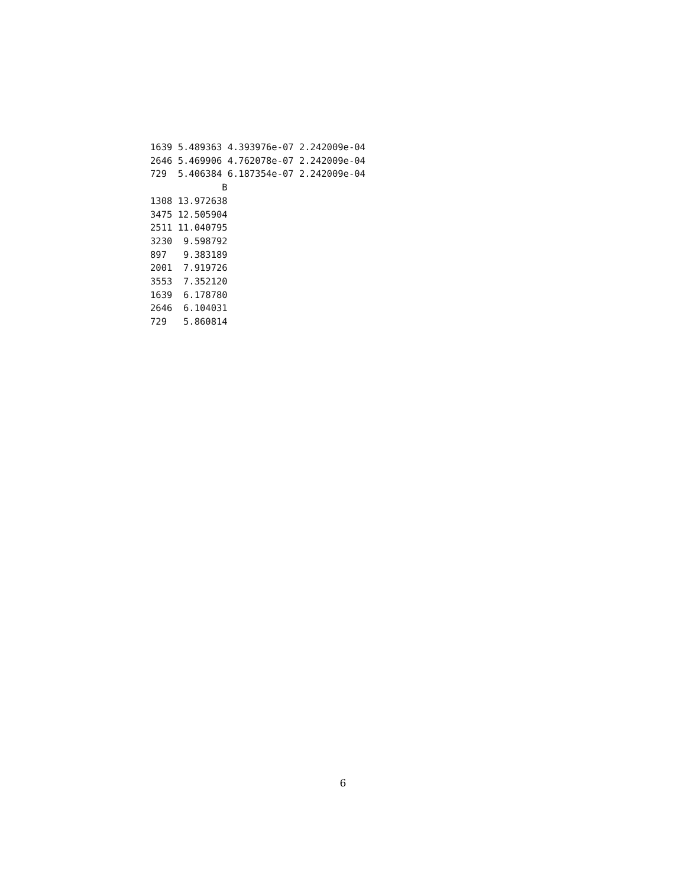1639 5.489363 4.393976e-07 2.242009e-04
2646 5.469906 4.762078e-07 2.242009e-04
729  5.406384 6.187354e-07 2.242009e-04
             B
1308 13.972638
3475 12.505904
2511 11.040795
3230  9.598792
897   9.383189
2001  7.919726
3553  7.352120
1639  6.178780
2646  6.104031
729   5.860814
6